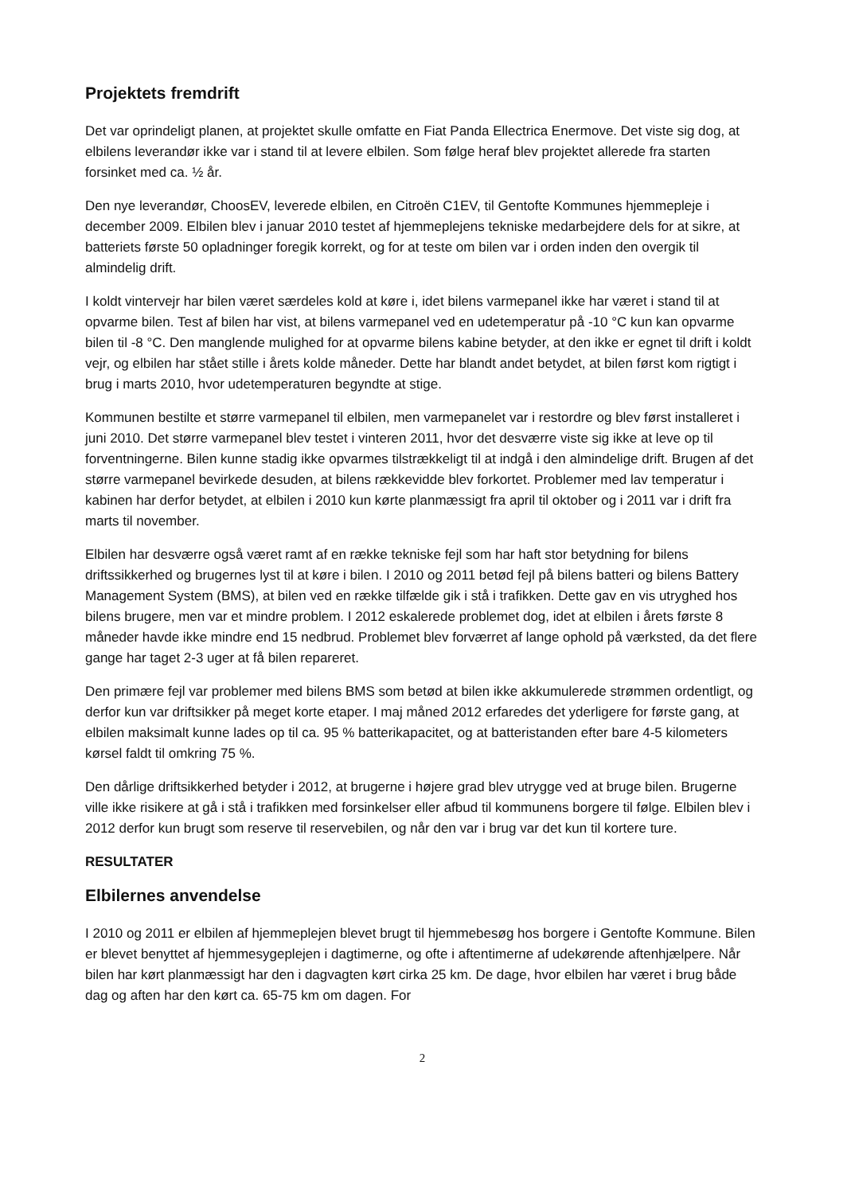Projektets fremdrift
Det var oprindeligt planen, at projektet skulle omfatte en Fiat Panda Ellectrica Enermove. Det viste sig dog, at elbilens leverandør ikke var i stand til at levere elbilen. Som følge heraf blev projektet allerede fra starten forsinket med ca. ½ år.
Den nye leverandør, ChoosEV, leverede elbilen, en Citroën C1EV, til Gentofte Kommunes hjemmepleje i december 2009. Elbilen blev i januar 2010 testet af hjemmeplejens tekniske medarbejdere dels for at sikre, at batteriets første 50 opladninger foregik korrekt, og for at teste om bilen var i orden inden den overgik til almindelig drift.
I koldt vintervejr har bilen været særdeles kold at køre i, idet bilens varmepanel ikke har været i stand til at opvarme bilen. Test af bilen har vist, at bilens varmepanel ved en udetemperatur på -10 °C kun kan opvarme bilen til -8 °C. Den manglende mulighed for at opvarme bilens kabine betyder, at den ikke er egnet til drift i koldt vejr, og elbilen har stået stille i årets kolde måneder. Dette har blandt andet betydet, at bilen først kom rigtigt i brug i marts 2010, hvor udetemperaturen begyndte at stige.
Kommunen bestilte et større varmepanel til elbilen, men varmepanelet var i restordre og blev først installeret i juni 2010. Det større varmepanel blev testet i vinteren 2011, hvor det desværre viste sig ikke at leve op til forventningerne. Bilen kunne stadig ikke opvarmes tilstrækkeligt til at indgå i den almindelige drift. Brugen af det større varmepanel bevirkede desuden, at bilens rækkevidde blev forkortet. Problemer med lav temperatur i kabinen har derfor betydet, at elbilen i 2010 kun kørte planmæssigt fra april til oktober og i 2011 var i drift fra marts til november.
Elbilen har desværre også været ramt af en række tekniske fejl som har haft stor betydning for bilens driftssikkerhed og brugernes lyst til at køre i bilen. I 2010 og 2011 betød fejl på bilens batteri og bilens Battery Management System (BMS), at bilen ved en række tilfælde gik i stå i trafikken. Dette gav en vis utryghed hos bilens brugere, men var et mindre problem. I 2012 eskalerede problemet dog, idet at elbilen i årets første 8 måneder havde ikke mindre end 15 nedbrud. Problemet blev forværret af lange ophold på værksted, da det flere gange har taget 2-3 uger at få bilen repareret.
Den primære fejl var problemer med bilens BMS som betød at bilen ikke akkumulerede strømmen ordentligt, og derfor kun var driftsikker på meget korte etaper. I maj måned 2012 erfaredes det yderligere for første gang, at elbilen maksimalt kunne lades op til ca. 95 % batterikapacitet, og at batteristanden efter bare 4-5 kilometers kørsel faldt til omkring 75 %.
Den dårlige driftsikkerhed betyder i 2012, at brugerne i højere grad blev utrygge ved at bruge bilen. Brugerne ville ikke risikere at gå i stå i trafikken med forsinkelser eller afbud til kommunens borgere til følge. Elbilen blev i 2012 derfor kun brugt som reserve til reservebilen, og når den var i brug var det kun til kortere ture.
RESULTATER
Elbilernes anvendelse
I 2010 og 2011 er elbilen af hjemmeplejen blevet brugt til hjemmebesøg hos borgere i Gentofte Kommune. Bilen er blevet benyttet af hjemmesygeplejen i dagtimerne, og ofte i aftentimerne af udekørende aftenhjælpere. Når bilen har kørt planmæssigt har den i dagvagten kørt cirka 25 km. De dage, hvor elbilen har været i brug både dag og aften har den kørt ca. 65-75 km om dagen. For
2